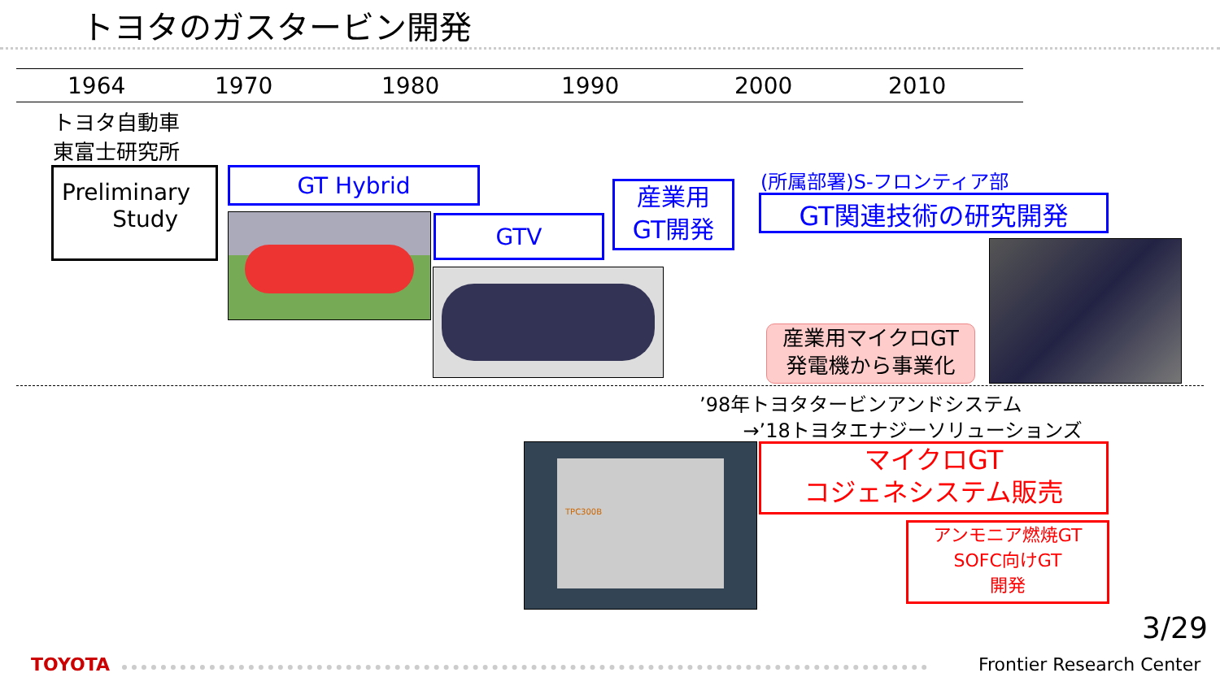トヨタのガスタービン開発
1964 1970 1980 1990 2000 2010
トヨタ自動車
東富士研究所
Preliminary
Study
GT Hybrid
GTV
産業用
GT開発
(所属部署)S-フロンティア部
GT関連技術の研究開発
産業用マイクロGT
発電機から事業化
’98年トヨタタービンアンドシステム
→’18トヨタエナジーソリューションズ
TPC300B
マイクロGT
コジェネシステム販売
アンモニア燃焼GT
SOFC向けGT
開発
3/29
TOYOTA Frontier Research Center